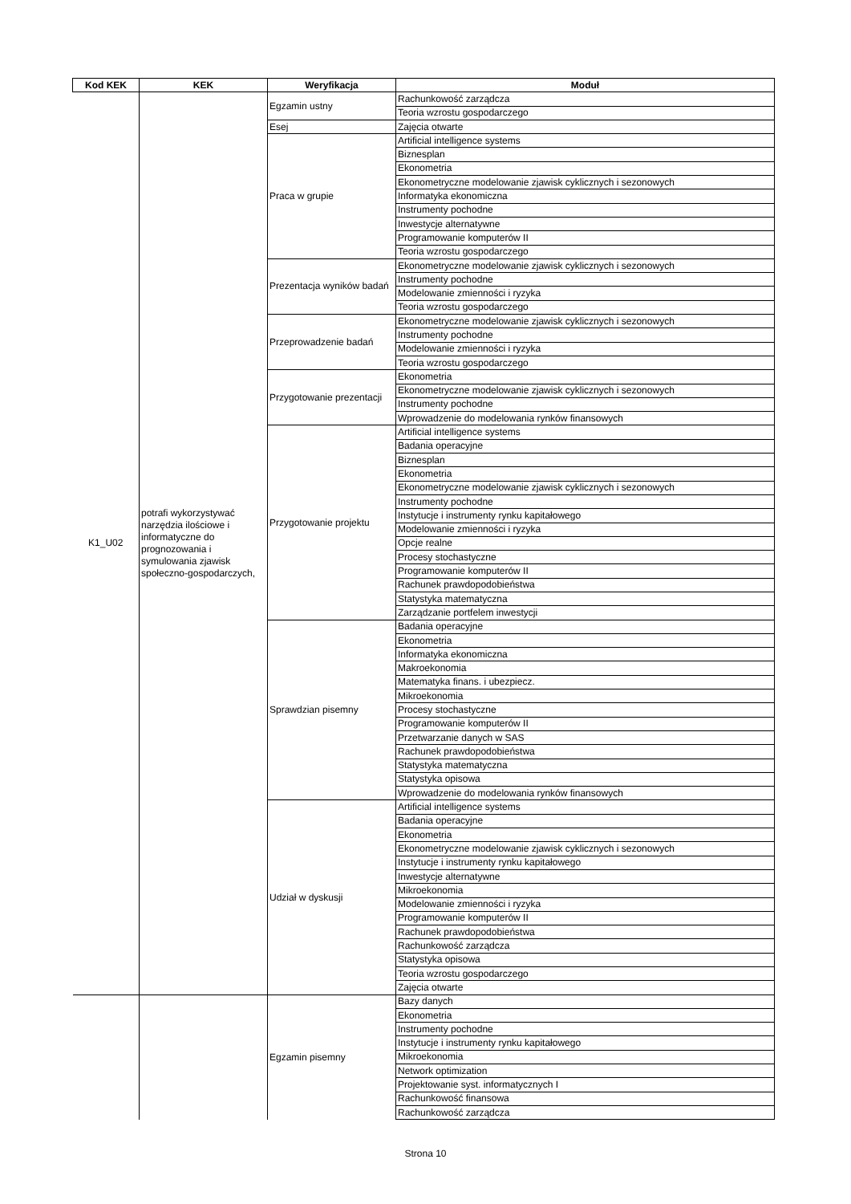| Kod KEK | KEK | Weryfikacja | Moduł |
| --- | --- | --- | --- |
| K1_U02 | potrafi wykorzystywać narzędzia ilościowe i informatyczne do prognozowania i symulowania zjawisk społeczno-gospodarczych, | Egzamin ustny | Rachunkowość zarządcza |
| | | | Teoria wzrostu gospodarczego |
| | | Esej | Zajęcia otwarte |
| | | Praca w grupie | Artificial intelligence systems |
| | | | Biznesplan |
| | | | Ekonometria |
| | | | Ekonometryczne modelowanie zjawisk cyklicznych i sezonowych |
| | | | Informatyka ekonomiczna |
| | | | Instrumenty pochodne |
| | | | Inwestycje alternatywne |
| | | | Programowanie komputerów II |
| | | | Teoria wzrostu gospodarczego |
| | | Prezentacja wyników badań | Ekonometryczne modelowanie zjawisk cyklicznych i sezonowych |
| | | | Instrumenty pochodne |
| | | | Modelowanie zmienności i ryzyka |
| | | | Teoria wzrostu gospodarczego |
| | | Przeprowadzenie badań | Ekonometryczne modelowanie zjawisk cyklicznych i sezonowych |
| | | | Instrumenty pochodne |
| | | | Modelowanie zmienności i ryzyka |
| | | | Teoria wzrostu gospodarczego |
| | | Przygotowanie prezentacji | Ekonometria |
| | | | Ekonometryczne modelowanie zjawisk cyklicznych i sezonowych |
| | | | Instrumenty pochodne |
| | | | Wprowadzenie do modelowania rynków finansowych |
| | | Przygotowanie projektu | Artificial intelligence systems |
| | | | Badania operacyjne |
| | | | Biznesplan |
| | | | Ekonometria |
| | | | Ekonometryczne modelowanie zjawisk cyklicznych i sezonowych |
| | | | Instrumenty pochodne |
| | | | Instytucje i instrumenty rynku kapitałowego |
| | | | Modelowanie zmienności i ryzyka |
| | | | Opcje realne |
| | | | Procesy stochastyczne |
| | | | Programowanie komputerów II |
| | | | Rachunek prawdopodobieństwa |
| | | | Statystyka matematyczna |
| | | | Zarządzanie portfelem inwestycji |
| | | Sprawdzian pisemny | Badania operacyjne |
| | | | Ekonometria |
| | | | Informatyka ekonomiczna |
| | | | Makroekonomia |
| | | | Matematyka finans. i ubezpiecz. |
| | | | Mikroekonomia |
| | | | Procesy stochastyczne |
| | | | Programowanie komputerów II |
| | | | Przetwarzanie danych w SAS |
| | | | Rachunek prawdopodobieństwa |
| | | | Statystyka matematyczna |
| | | | Statystyka opisowa |
| | | | Wprowadzenie do modelowania rynków finansowych |
| | | Udział w dyskusji | Artificial intelligence systems |
| | | | Badania operacyjne |
| | | | Ekonometria |
| | | | Ekonometryczne modelowanie zjawisk cyklicznych i sezonowych |
| | | | Instytucje i instrumenty rynku kapitałowego |
| | | | Inwestycje alternatywne |
| | | | Mikroekonomia |
| | | | Modelowanie zmienności i ryzyka |
| | | | Programowanie komputerów II |
| | | | Rachunek prawdopodobieństwa |
| | | | Rachunkowość zarządcza |
| | | | Statystyka opisowa |
| | | | Teoria wzrostu gospodarczego |
| | | | Zajęcia otwarte |
| | | Egzamin pisemny | Bazy danych |
| | | | Ekonometria |
| | | | Instrumenty pochodne |
| | | | Instytucje i instrumenty rynku kapitałowego |
| | | | Mikroekonomia |
| | | | Network optimization |
| | | | Projektowanie syst. informatycznych I |
| | | | Rachunkowość finansowa |
| | | | Rachunkowość zarządcza |
Strona 10